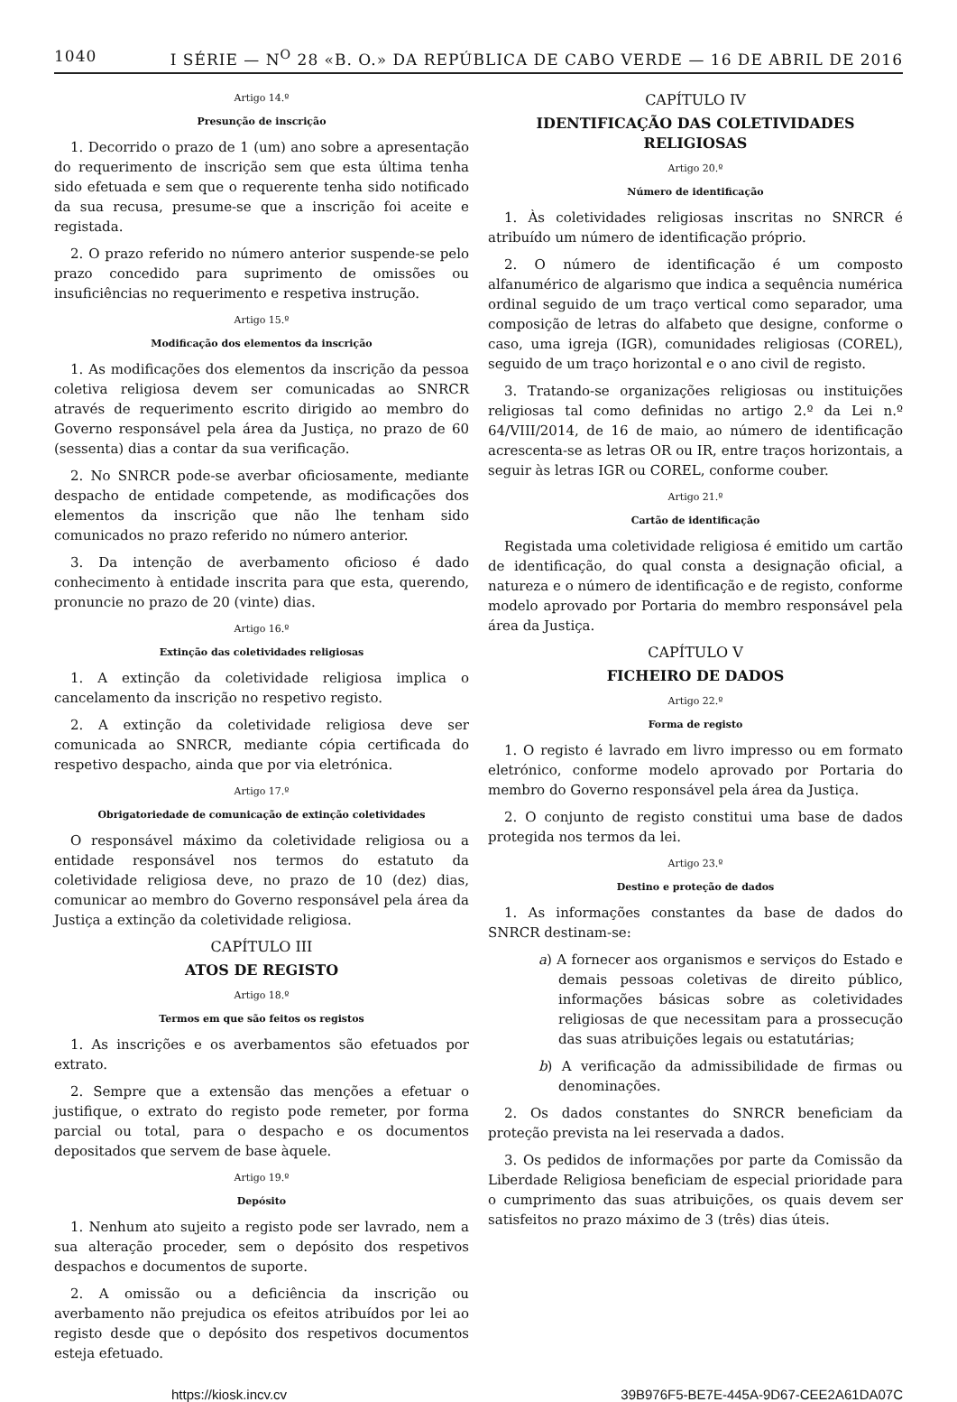1040 I SÉRIE — N<sup>O</sup> 28 «B. O.» DA REPÚBLICA DE CABO VERDE — 16 DE ABRIL DE 2016
Artigo 14.º
Presunção de inscrição
1. Decorrido o prazo de 1 (um) ano sobre a apresentação do requerimento de inscrição sem que esta última tenha sido efetuada e sem que o requerente tenha sido notificado da sua recusa, presume-se que a inscrição foi aceite e registada.
2. O prazo referido no número anterior suspende-se pelo prazo concedido para suprimento de omissões ou insuficiências no requerimento e respetiva instrução.
Artigo 15.º
Modificação dos elementos da inscrição
1. As modificações dos elementos da inscrição da pessoa coletiva religiosa devem ser comunicadas ao SNRCR através de requerimento escrito dirigido ao membro do Governo responsável pela área da Justiça, no prazo de 60 (sessenta) dias a contar da sua verificação.
2. No SNRCR pode-se averbar oficiosamente, mediante despacho de entidade competende, as modificações dos elementos da inscrição que não lhe tenham sido comunicados no prazo referido no número anterior.
3. Da intenção de averbamento oficioso é dado conhecimento à entidade inscrita para que esta, querendo, pronuncie no prazo de 20 (vinte) dias.
Artigo 16.º
Extinção das coletividades religiosas
1. A extinção da coletividade religiosa implica o cancelamento da inscrição no respetivo registo.
2. A extinção da coletividade religiosa deve ser comunicada ao SNRCR, mediante cópia certificada do respetivo despacho, ainda que por via eletrónica.
Artigo 17.º
Obrigatoriedade de comunicação de extinção coletividades
O responsável máximo da coletividade religiosa ou a entidade responsável nos termos do estatuto da coletividade religiosa deve, no prazo de 10 (dez) dias, comunicar ao membro do Governo responsável pela área da Justiça a extinção da coletividade religiosa.
CAPÍTULO III
ATOS DE REGISTO
Artigo 18.º
Termos em que são feitos os registos
1. As inscrições e os averbamentos são efetuados por extrato.
2. Sempre que a extensão das menções a efetuar o justifique, o extrato do registo pode remeter, por forma parcial ou total, para o despacho e os documentos depositados que servem de base àquele.
Artigo 19.º
Depósito
1. Nenhum ato sujeito a registo pode ser lavrado, nem a sua alteração proceder, sem o depósito dos respetivos despachos e documentos de suporte.
2. A omissão ou a deficiência da inscrição ou averbamento não prejudica os efeitos atribuídos por lei ao registo desde que o depósito dos respetivos documentos esteja efetuado.
CAPÍTULO IV
IDENTIFICAÇÃO DAS COLETIVIDADES RELIGIOSAS
Artigo 20.º
Número de identificação
1. Às coletividades religiosas inscritas no SNRCR é atribuído um número de identificação próprio.
2. O número de identificação é um composto alfanumérico de algarismo que indica a sequência numérica ordinal seguido de um traço vertical como separador, uma composição de letras do alfabeto que designe, conforme o caso, uma igreja (IGR), comunidades religiosas (COREL), seguido de um traço horizontal e o ano civil de registo.
3. Tratando-se organizações religiosas ou instituições religiosas tal como definidas no artigo 2.º da Lei n.º 64/VIII/2014, de 16 de maio, ao número de identificação acrescenta-se as letras OR ou IR, entre traços horizontais, a seguir às letras IGR ou COREL, conforme couber.
Artigo 21.º
Cartão de identificação
Registada uma coletividade religiosa é emitido um cartão de identificação, do qual consta a designação oficial, a natureza e o número de identificação e de registo, conforme modelo aprovado por Portaria do membro responsável pela área da Justiça.
CAPÍTULO V
FICHEIRO DE DADOS
Artigo 22.º
Forma de registo
1. O registo é lavrado em livro impresso ou em formato eletrónico, conforme modelo aprovado por Portaria do membro do Governo responsável pela área da Justiça.
2. O conjunto de registo constitui uma base de dados protegida nos termos da lei.
Artigo 23.º
Destino e proteção de dados
1. As informações constantes da base de dados do SNRCR destinam-se:
a) A fornecer aos organismos e serviços do Estado e demais pessoas coletivas de direito público, informações básicas sobre as coletividades religiosas de que necessitam para a prossecução das suas atribuições legais ou estatutárias;
b) A verificação da admissibilidade de firmas ou denominações.
2. Os dados constantes do SNRCR beneficiam da proteção prevista na lei reservada a dados.
3. Os pedidos de informações por parte da Comissão da Liberdade Religiosa beneficiam de especial prioridade para o cumprimento das suas atribuições, os quais devem ser satisfeitos no prazo máximo de 3 (três) dias úteis.
https://kiosk.incv.cv 39B976F5-BE7E-445A-9D67-CEE2A61DA07C